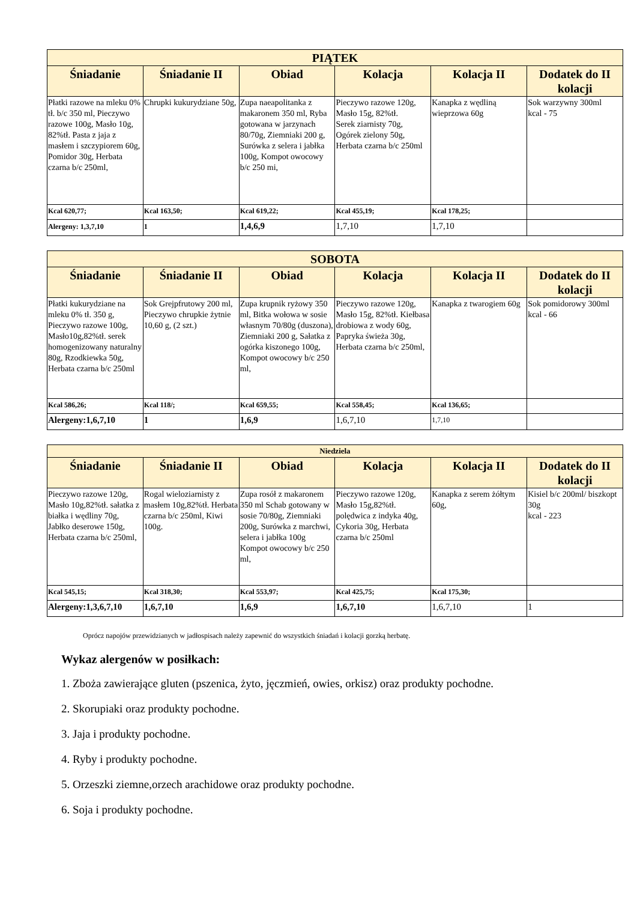| PIĄTEK | | | | | |
| --- | --- | --- | --- | --- | --- |
| Śniadanie | Śniadanie II | Obiad | Kolacja | Kolacja II | Dodatek do II kolacji |
| Płatki razowe na mleku 0% tł. b/c 350 ml, Pieczywo razowe 100g, Masło 10g, 82%tł. Pasta z jaja z masłem i szczypiorem 60g, Pomidor 30g, Herbata czarna b/c 250ml, | Chrupki kukurydziane 50g, | Zupa naeapolitanka z makaronem 350 ml, Ryba gotowana w jarzynach 80/70g, Ziemniaki 200 g, Surówka z selera i jabłka 100g, Kompot owocowy b/c 250 mi, | Pieczywo razowe 120g, Masło 15g, 82%tł. Serek ziarnisty 70g, Ogórek zielony 50g, Herbata czarna b/c 250ml | Kanapka z wędliną wieprzowa 60g | Sok warzywny 300ml kcal - 75 |
| Kcal 620,77; | Kcal 163,50; | Kcal 619,22; | Kcal 455,19; | Kcal 178,25; | |
| Alergeny: 1,3,7,10 | 1 | 1,4,6,9 | 1,7,10 | 1,7,10 | |
| SOBOTA | | | | | |
| --- | --- | --- | --- | --- | --- |
| Śniadanie | Śniadanie II | Obiad | Kolacja | Kolacja II | Dodatek do II kolacji |
| Płatki kukurydziane na mleku 0% tł. 350 g, Pieczywo razowe 100g, Masło10g,82%tł. serek homogenizowany naturalny 80g, Rzodkiewka 50g, Herbata czarna b/c 250ml | Sok Grejpfrutowy 200 ml, Pieczywo chrupkie żytnie 10,60 g, (2 szt.) | Zupa krupnik ryżowy 350 ml, Bitka wołowa w sosie własnym 70/80g (duszona), Ziemniaki 200 g, Sałatka z ogórka kiszonego 100g, Kompot owocowy b/c 250 ml, | Pieczywo razowe 120g, Masło 15g, 82%tł. Kiełbasa drobiowa z wody 60g, Papryka świeża 30g, Herbata czarna b/c 250ml, | Kanapka z twarogiem 60g | Sok pomidorowy 300ml kcal - 66 |
| Kcal 586,26; | Kcal 118/; | Kcal 659,55; | Kcal 558,45; | Kcal 136,65; | |
| Alergeny:1,6,7,10 | 1 | 1,6,9 | 1,6,7,10 | 1,7,10 | |
| Niedziela | | | | | |
| --- | --- | --- | --- | --- | --- |
| Śniadanie | Śniadanie II | Obiad | Kolacja | Kolacja II | Dodatek do II kolacji |
| Pieczywo razowe 120g, Masło 10g,82%tł. sałatka z białka i wędliny 70g, Jabłko deserowe 150g, Herbata czarna b/c 250ml, | Rogal wieloziarnisty z masłem 10g,82%tł. Herbata czarna b/c 250ml, Kiwi 100g. | Zupa rosół z makaronem 350 ml Schab gotowany w sosie 70/80g, Ziemniaki 200g, Surówka z marchwi, selera i jabłka 100g Kompot owocowy b/c 250 ml, | Pieczywo razowe 120g, Masło 15g,82%tł. polędwica z indyka 40g, Cykoria 30g, Herbata czarna b/c 250ml | Kanapka z serem żółtym 60g, | Kisiel b/c 200ml/ biszkopt 30g kcal - 223 |
| Kcal 545,15; | Kcal 318,30; | Kcal 553,97; | Kcal 425,75; | Kcal 175,30; | |
| Alergeny:1,3,6,7,10 | 1,6,7,10 | 1,6,9 | 1,6,7,10 | 1,6,7,10 | 1 |
Oprócz napojów przewidzianych w jadłospisach należy zapewnić do wszystkich śniadań i kolacji gorzką herbatę.
Wykaz alergenów w posiłkach:
1. Zboża zawierające gluten (pszenica, żyto, jęczmień, owies, orkisz) oraz produkty pochodne.
2. Skorupiaki oraz produkty pochodne.
3. Jaja i produkty pochodne.
4. Ryby i produkty pochodne.
5. Orzeszki ziemne,orzech arachidowe oraz produkty pochodne.
6. Soja i produkty pochodne.